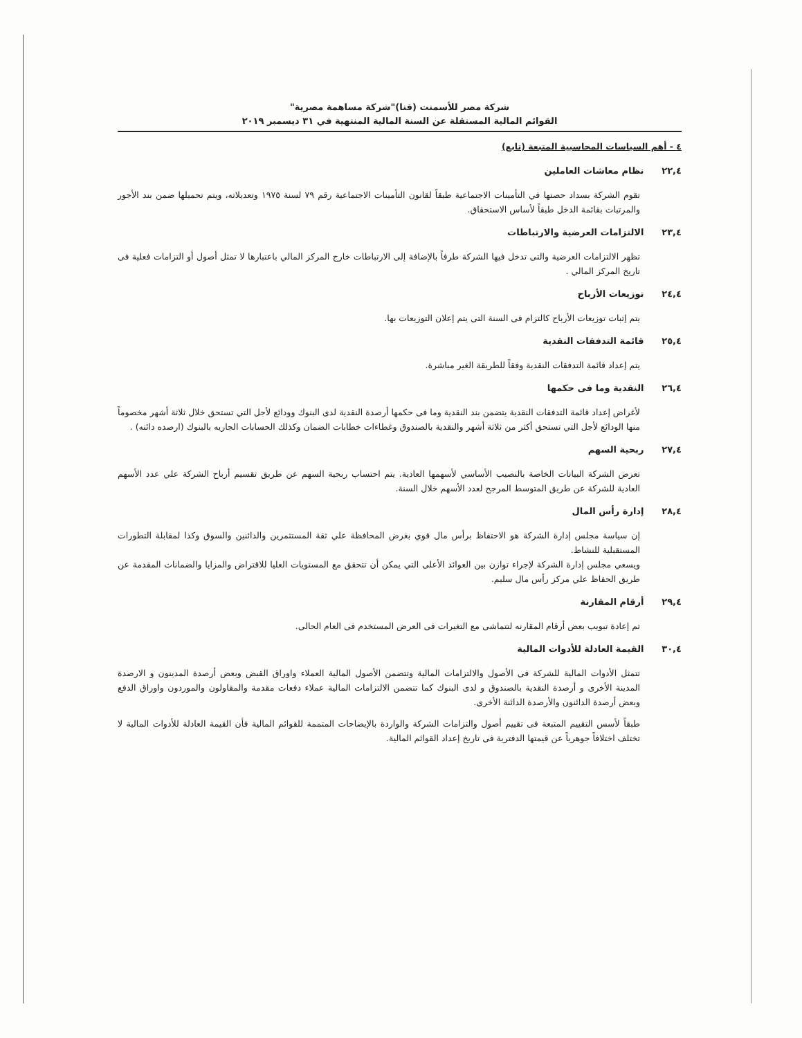شركة مصر للأسمنت (قنا)"شركة مساهمة مصرية"
القوائم المالية المستقلة عن السنة المالية المنتهية في ٣١ ديسمبر ٢٠١٩
٤ - أهم السياسات المحاسبية المتبعة (تابع)
٢٢,٤ نظام معاشات العاملين
تقوم الشركة بسداد حصتها في التأمينات الاجتماعية طبقاً لقانون التأمينات الاجتماعية رقم ٧٩ لسنة ١٩٧٥ وتعديلاته، ويتم تحميلها ضمن بند الأجور والمرتبات بقائمة الدخل طبقاً لأساس الاستحقاق.
٢٣,٤ الالتزامات العرضية والارتباطات
تظهر الالتزامات العرضية والتى تدخل فيها الشركة طرفاً بالإضافة إلى الارتباطات خارج المركز المالي باعتبارها لا تمثل أصول أو التزامات فعلية فى تاريخ المركز المالي .
٢٤,٤ توزيعات الأرباح
يتم إثبات توزيعات الأرباح كالتزام فى السنة التى يتم إعلان التوزيعات بها.
٢٥,٤ قائمة التدفقات النقدية
يتم إعداد قائمة التدفقات النقدية وفقاً للطريقة الغير مباشرة.
٢٦,٤ النقدية وما فى حكمها
لأغراض إعداد قائمة التدفقات النقدية يتضمن بند النقدية وما فى حكمها أرصدة النقدية لدى البنوك وودائع لأجل التي تستحق خلال ثلاثة أشهر مخصوماً منها الودائع لأجل التي تستحق أكثر من ثلاثة أشهر والنقدية بالصندوق وغطاءات خطابات الضمان وكذلك الحسابات الجاريه بالبنوك (ارصده دائنه) .
٢٧,٤ ربحية السهم
تعرض الشركة البيانات الخاصة بالنصيب الأساسي لأسهمها العادية. يتم احتساب ربحية السهم عن طريق تقسيم أرباح الشركة علي عدد الأسهم العادية للشركة عن طريق المتوسط المرجح لعدد الأسهم خلال السنة.
٢٨,٤ إدارة رأس المال
إن سياسة مجلس إدارة الشركة هو الاحتفاظ برأس مال قوي بغرض المحافظة علي ثقة المستثمرين والدائنين والسوق وكذا لمقابلة التطورات المستقبلية للنشاط.
ويسعي مجلس إدارة الشركة لإجراء توازن بين العوائد الأعلى التي يمكن أن تتحقق مع المستويات العليا للاقتراض والمزايا والضمانات المقدمة عن طريق الحفاظ علي مركز رأس مال سليم.
٢٩,٤ أرقام المقارنة
تم إعادة تبويب بعض أرقام المقارنه لتتماشى مع التغيرات فى العرض المستخدم فى العام الحالى.
٣٠,٤ القيمة العادلة للأدوات المالية
تتمثل الأدوات المالية للشركة فى الأصول والالتزامات المالية وتتضمن الأصول المالية العملاء واوراق القبض وبعض أرصدة المدينون و الارصدة المدينة الأخرى و أرصدة النقدية بالصندوق و لدى البنوك كما تتضمن الالتزامات المالية عملاء دفعات مقدمة والمقاولون والموردون واوراق الدفع وبعض أرصدة الدائنون والأرصدة الدائنة الأخرى.
طبقاً لأسس التقييم المتبعة فى تقييم أصول والتزامات الشركة والواردة بالإيضاحات المتممة للقوائم المالية فأن القيمة العادلة للأدوات المالية لا تختلف اختلافاً جوهرياً عن قيمتها الدفترية فى تاريخ إعداد القوائم المالية.